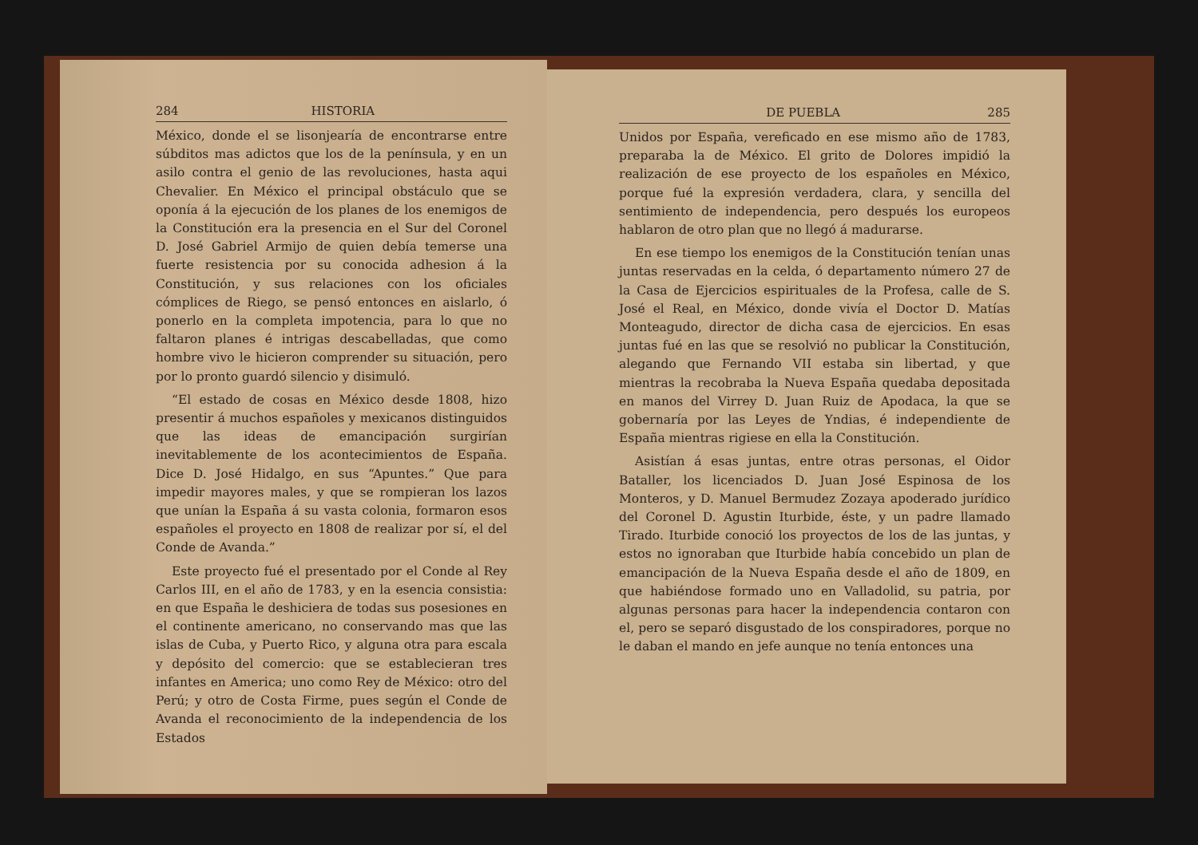284 HISTORIA
México, donde el se lisonjearía de encontrarse entre súbditos mas adictos que los de la península, y en un asilo contra el genio de las revoluciones, hasta aqui Chevalier. En México el principal obstáculo que se oponía á la ejecución de los planes de los enemigos de la Constitución era la presencia en el Sur del Coronel D. José Gabriel Armijo de quien debía temerse una fuerte resistencia por su conocida adhesion á la Constitución, y sus relaciones con los oficiales cómplices de Riego, se pensó entonces en aislarlo, ó ponerlo en la completa impotencia, para lo que no faltaron planes é intrigas descabelladas, que como hombre vivo le hicieron comprender su situación, pero por lo pronto guardó silencio y disimuló.
“El estado de cosas en México desde 1808, hizo presentir á muchos españoles y mexicanos distinguidos que las ideas de emancipación surgirían inevitablemente de los acontecimientos de España. Dice D. José Hidalgo, en sus “Apuntes.” Que para impedir mayores males, y que se rompieran los lazos que unían la España á su vasta colonia, formaron esos españoles el proyecto en 1808 de realizar por sí, el del Conde de Avanda.”
Este proyecto fué el presentado por el Conde al Rey Carlos III, en el año de 1783, y en la esencia consistia: en que España le deshiciera de todas sus posesiones en el continente americano, no conservando mas que las islas de Cuba, y Puerto Rico, y alguna otra para escala y depósito del comercio: que se establecieran tres infantes en America; uno como Rey de México: otro del Perú; y otro de Costa Firme, pues según el Conde de Avanda el reconocimiento de la independencia de los Estados
DE PUEBLA 285
Unidos por España, vereficado en ese mismo año de 1783, preparaba la de México. El grito de Dolores impidió la realización de ese proyecto de los españoles en México, porque fué la expresión verdadera, clara, y sencilla del sentimiento de independencia, pero después los europeos hablaron de otro plan que no llegó á madurarse.
En ese tiempo los enemigos de la Constitución tenían unas juntas reservadas en la celda, ó departamento número 27 de la Casa de Ejercicios espirituales de la Profesa, calle de S. José el Real, en México, donde vivía el Doctor D. Matías Monteagudo, director de dicha casa de ejercicios. En esas juntas fué en las que se resolvió no publicar la Constitución, alegando que Fernando VII estaba sin libertad, y que mientras la recobraba la Nueva España quedaba depositada en manos del Virrey D. Juan Ruiz de Apodaca, la que se gobernaría por las Leyes de Yndias, é independiente de España mientras rigiese en ella la Constitución.
Asistían á esas juntas, entre otras personas, el Oidor Bataller, los licenciados D. Juan José Espinosa de los Monteros, y D. Manuel Bermudez Zozaya apoderado jurídico del Coronel D. Agustin Iturbide, éste, y un padre llamado Tirado. Iturbide conoció los proyectos de los de las juntas, y estos no ignoraban que Iturbide había concebido un plan de emancipación de la Nueva España desde el año de 1809, en que habiéndose formado uno en Valladolid, su patria, por algunas personas para hacer la independencia contaron con el, pero se separó disgustado de los conspiradores, porque no le daban el mando en jefe aunque no tenía entonces una